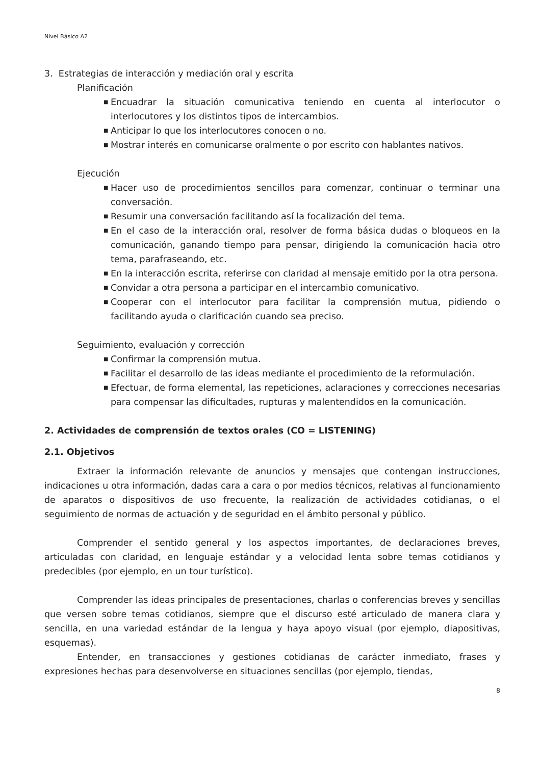Nivel Básico A2
3. Estrategias de interacción y mediación oral y escrita
Planificación
■ Encuadrar la situación comunicativa teniendo en cuenta al interlocutor o interlocutores y los distintos tipos de intercambios.
■ Anticipar lo que los interlocutores conocen o no.
■ Mostrar interés en comunicarse oralmente o por escrito con hablantes nativos.
Ejecución
■ Hacer uso de procedimientos sencillos para comenzar, continuar o terminar una conversación.
■ Resumir una conversación facilitando así la focalización del tema.
■ En el caso de la interacción oral, resolver de forma básica dudas o bloqueos en la comunicación, ganando tiempo para pensar, dirigiendo la comunicación hacia otro tema, parafraseando, etc.
■ En la interacción escrita, referirse con claridad al mensaje emitido por la otra persona.
■ Convidar a otra persona a participar en el intercambio comunicativo.
■ Cooperar con el interlocutor para facilitar la comprensión mutua, pidiendo o facilitando ayuda o clarificación cuando sea preciso.
Seguimiento, evaluación y corrección
■ Confirmar la comprensión mutua.
■ Facilitar el desarrollo de las ideas mediante el procedimiento de la reformulación.
■ Efectuar, de forma elemental, las repeticiones, aclaraciones y correcciones necesarias para compensar las dificultades, rupturas y malentendidos en la comunicación.
2. Actividades de comprensión de textos orales (CO = LISTENING)
2.1. Objetivos
Extraer la información relevante de anuncios y mensajes que contengan instrucciones, indicaciones u otra información, dadas cara a cara o por medios técnicos, relativas al funcionamiento de aparatos o dispositivos de uso frecuente, la realización de actividades cotidianas, o el seguimiento de normas de actuación y de seguridad en el ámbito personal y público.
Comprender el sentido general y los aspectos importantes, de declaraciones breves, articuladas con claridad, en lenguaje estándar y a velocidad lenta sobre temas cotidianos y predecibles (por ejemplo, en un tour turístico).
Comprender las ideas principales de presentaciones, charlas o conferencias breves y sencillas que versen sobre temas cotidianos, siempre que el discurso esté articulado de manera clara y sencilla, en una variedad estándar de la lengua y haya apoyo visual (por ejemplo, diapositivas, esquemas).
Entender, en transacciones y gestiones cotidianas de carácter inmediato, frases y expresiones hechas para desenvolverse en situaciones sencillas (por ejemplo, tiendas,
8